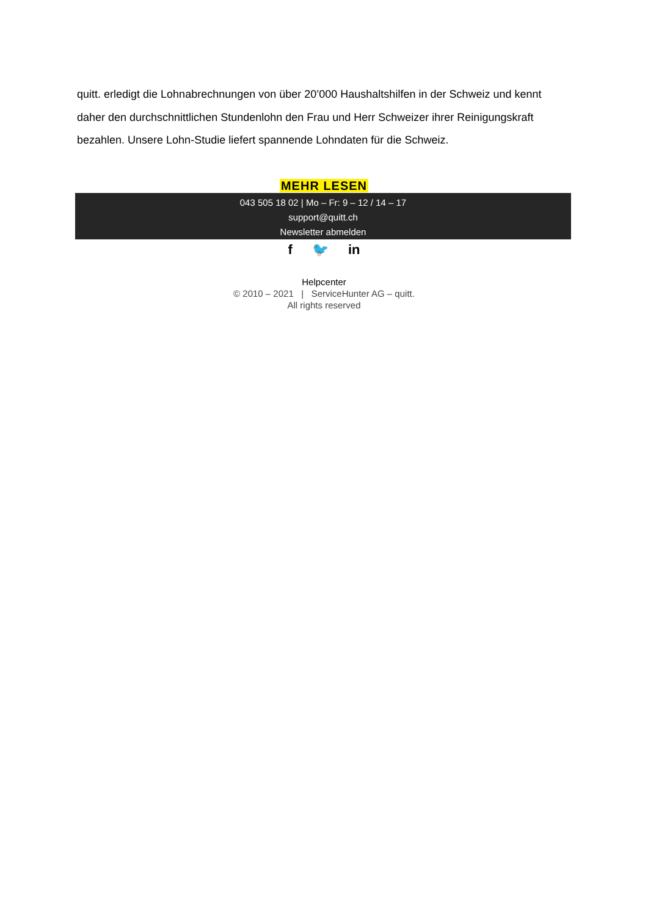quitt. erledigt die Lohnabrechnungen von über 20’000 Haushaltshilfen in der Schweiz und kennt daher den durchschnittlichen Stundenlohn den Frau und Herr Schweizer ihrer Reinigungskraft bezahlen. Unsere Lohn-Studie liefert spannende Lohndaten für die Schweiz.
MEHR LESEN
043 505 18 02 | Mo – Fr: 9 – 12 / 14 – 17
support@quitt.ch
Newsletter abmelden
f 🐦 in
Helpcenter
© 2010 – 2021 | ServiceHunter AG – quitt.
All rights reserved